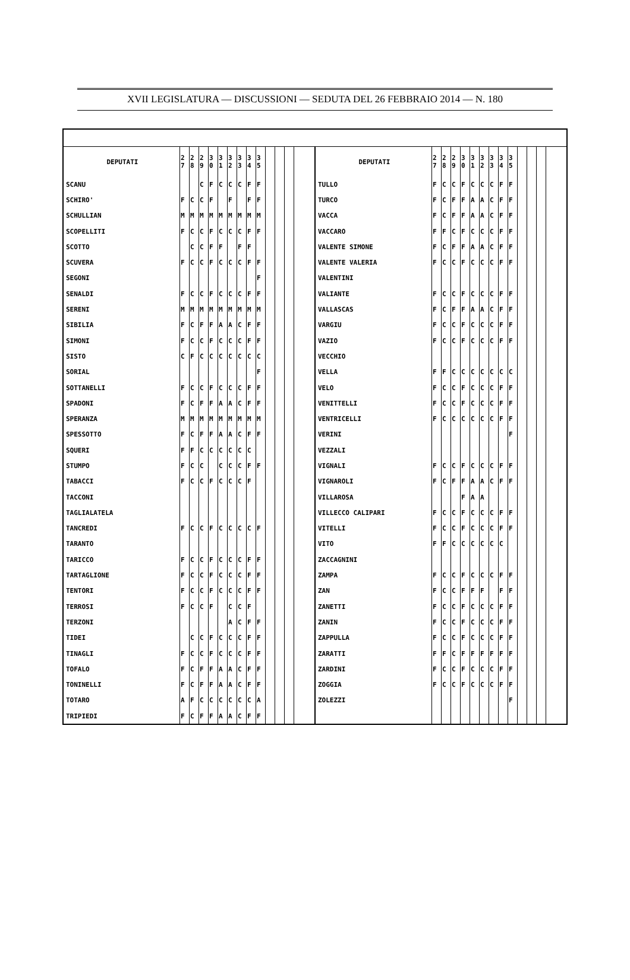XVII LEGISLATURA — DISCUSSIONI — SEDUTA DEL 26 FEBBRAIO 2014 — N. 180
| DEPUTATI | 2 7 | 2 8 | 2 9 | 3 0 | 3 1 | 3 2 | 3 3 | 3 4 | 3 5 | | | | |
| --- | --- | --- | --- | --- | --- | --- | --- | --- | --- | --- | --- | --- | --- |
| SCANU | | | C | F | C | C | C | F | F | | | | |
| SCHIRO' | F | C | C | F | | F | | F | F | | | | |
| SCHULLIAN | M | M | M | M | M | M | M | M | M | | | | |
| SCOPELLITI | F | C | C | F | C | C | C | F | F | | | | |
| SCOTTO | | C | C | F | F | | F | F | | | | | |
| SCUVERA | F | C | C | F | C | C | C | F | F | | | | |
| SEGONI | | | | | | | | | F | | | | |
| SENALDI | F | C | C | F | C | C | C | F | F | | | | |
| SERENI | M | M | M | M | M | M | M | M | M | | | | |
| SIBILIA | F | C | F | F | A | A | C | F | F | | | | |
| SIMONI | F | C | C | F | C | C | C | F | F | | | | |
| SISTO | C | F | C | C | C | C | C | C | C | | | | |
| SORIAL | | | | | | | | | F | | | | |
| SOTTANELLI | F | C | C | F | C | C | C | F | F | | | | |
| SPADONI | F | C | F | F | A | A | C | F | F | | | | |
| SPERANZA | M | M | M | M | M | M | M | M | M | | | | |
| SPESSOTTO | F | C | F | F | A | A | C | F | F | | | | |
| SQUERI | F | F | C | C | C | C | C | C | | | | | |
| STUMPO | F | C | C | | C | C | C | F | F | | | | |
| TABACCI | F | C | C | F | C | C | C | F | | | | | |
| TACCONI | | | | | | | | | | | | | |
| TAGLIALATELA | | | | | | | | | | | | | |
| TANCREDI | F | C | C | F | C | C | C | C | F | | | | |
| TARANTO | | | | | | | | | | | | | |
| TARICCO | F | C | C | F | C | C | C | F | F | | | | |
| TARTAGLIONE | F | C | C | F | C | C | C | F | F | | | | |
| TENTORI | F | C | C | F | C | C | C | F | F | | | | |
| TERROSI | F | C | C | F | | C | C | F | | | | | |
| TERZONI | | | | | | A | C | F | F | | | | |
| TIDEI | | C | C | F | C | C | C | F | F | | | | |
| TINAGLI | F | C | C | F | C | C | C | F | F | | | | |
| TOFALO | F | C | F | F | A | A | C | F | F | | | | |
| TONINELLI | F | C | F | F | A | A | C | F | F | | | | |
| TOTARO | A | F | C | C | C | C | C | C | A | | | | |
| TRIPIEDI | F | C | F | F | A | A | C | F | F | | | | |
| DEPUTATI | 2 7 | 2 8 | 2 9 | 3 0 | 3 1 | 3 2 | 3 3 | 3 4 | 3 5 | | | | |
| --- | --- | --- | --- | --- | --- | --- | --- | --- | --- | --- | --- | --- | --- |
| TULLO | F | C | C | F | C | C | C | F | F | | | | |
| TURCO | F | C | F | F | A | A | C | F | F | | | | |
| VACCA | F | C | F | F | A | A | C | F | F | | | | |
| VACCARO | F | F | C | F | C | C | C | F | F | | | | |
| VALENTE SIMONE | F | C | F | F | A | A | C | F | F | | | | |
| VALENTE VALERIA | F | C | C | F | C | C | C | F | F | | | | |
| VALENTINI | | | | | | | | | | | | | |
| VALIANTE | F | C | C | F | C | C | C | F | F | | | | |
| VALLASCAS | F | C | F | F | A | A | C | F | F | | | | |
| VARGIU | F | C | C | F | C | C | C | F | F | | | | |
| VAZIO | F | C | C | F | C | C | C | F | F | | | | |
| VECCHIO | | | | | | | | | | | | | |
| VELLA | F | F | C | C | C | C | C | C | C | | | | |
| VELO | F | C | C | F | C | C | C | F | F | | | | |
| VENITTELLI | F | C | C | F | C | C | C | F | F | | | | |
| VENTRICELLI | F | C | C | C | C | C | C | F | F | | | | |
| VERINI | | | | | | | | | F | | | | |
| VEZZALI | | | | | | | | | | | | | |
| VIGNALI | F | C | C | F | C | C | C | F | F | | | | |
| VIGNAROLI | F | C | F | F | A | A | C | F | F | | | | |
| VILLAROSA | | | | F | A | A | | | | | | | |
| VILLECCO CALIPARI | F | C | C | F | C | C | C | F | F | | | | |
| VITELLI | F | C | C | F | C | C | C | F | F | | | | |
| VITO | F | F | C | C | C | C | C | C | | | | | |
| ZACCAGNINI | | | | | | | | | | | | | |
| ZAMPA | F | C | C | F | C | C | C | F | F | | | | |
| ZAN | F | C | C | F | F | F | | F | F | | | | |
| ZANETTI | F | C | C | F | C | C | C | F | F | | | | |
| ZANIN | F | C | C | F | C | C | C | F | F | | | | |
| ZAPPULLA | F | C | C | F | C | C | C | F | F | | | | |
| ZARATTI | F | F | C | F | F | F | F | F | F | | | | |
| ZARDINI | F | C | C | F | C | C | C | F | F | | | | |
| ZOGGIA | F | C | C | F | C | C | C | F | F | | | | |
| ZOLEZZI | | | | | | | | | F | | | | |